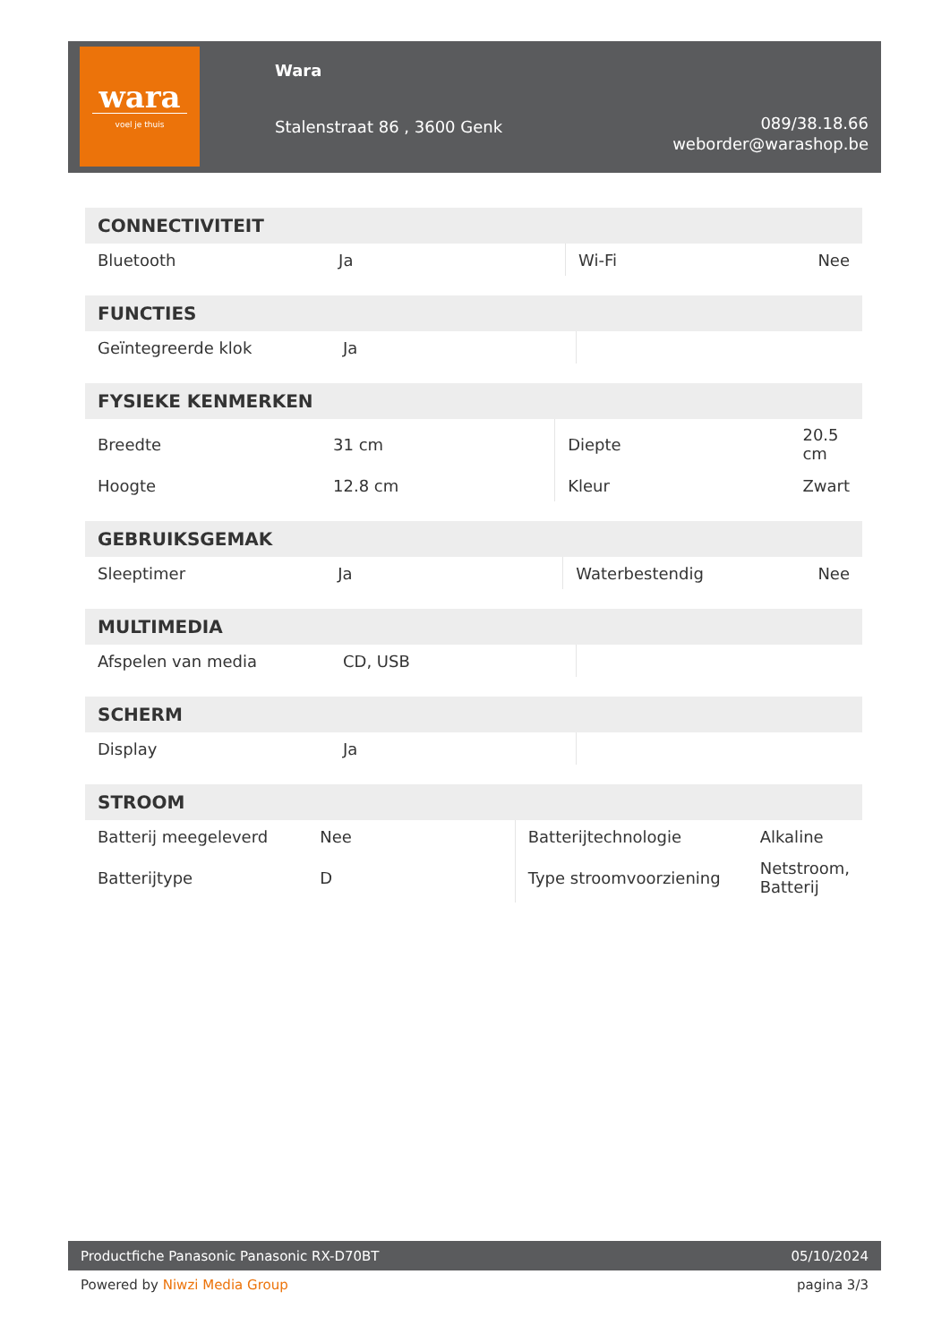wara
voel je thuis
Wara
Stalenstraat 86 , 3600 Genk
089/38.18.66
weborder@warashop.be
| CONNECTIVITEIT | | | |
| --- | --- | --- | --- |
| Bluetooth | Ja | Wi-Fi | Nee |
| FUNCTIES | | | |
| --- | --- | --- | --- |
| Geïntegreerde klok | Ja | | |
| FYSIEKE KENMERKEN | | | |
| --- | --- | --- | --- |
| Breedte | 31 cm | Diepte | 20.5 cm |
| Hoogte | 12.8 cm | Kleur | Zwart |
| GEBRUIKSGEMAK | | | |
| --- | --- | --- | --- |
| Sleeptimer | Ja | Waterbestendig | Nee |
| MULTIMEDIA | | | |
| --- | --- | --- | --- |
| Afspelen van media | CD, USB | | |
| SCHERM | | | |
| --- | --- | --- | --- |
| Display | Ja | | |
| STROOM | | | |
| --- | --- | --- | --- |
| Batterij meegeleverd | Nee | Batterijtechnologie | Alkaline |
| Batterijtype | D | Type stroomvoorziening | Netstroom, Batterij |
Productfiche Panasonic Panasonic RX-D70BT 05/10/2024
Powered by Niwzi Media Group pagina 3/3